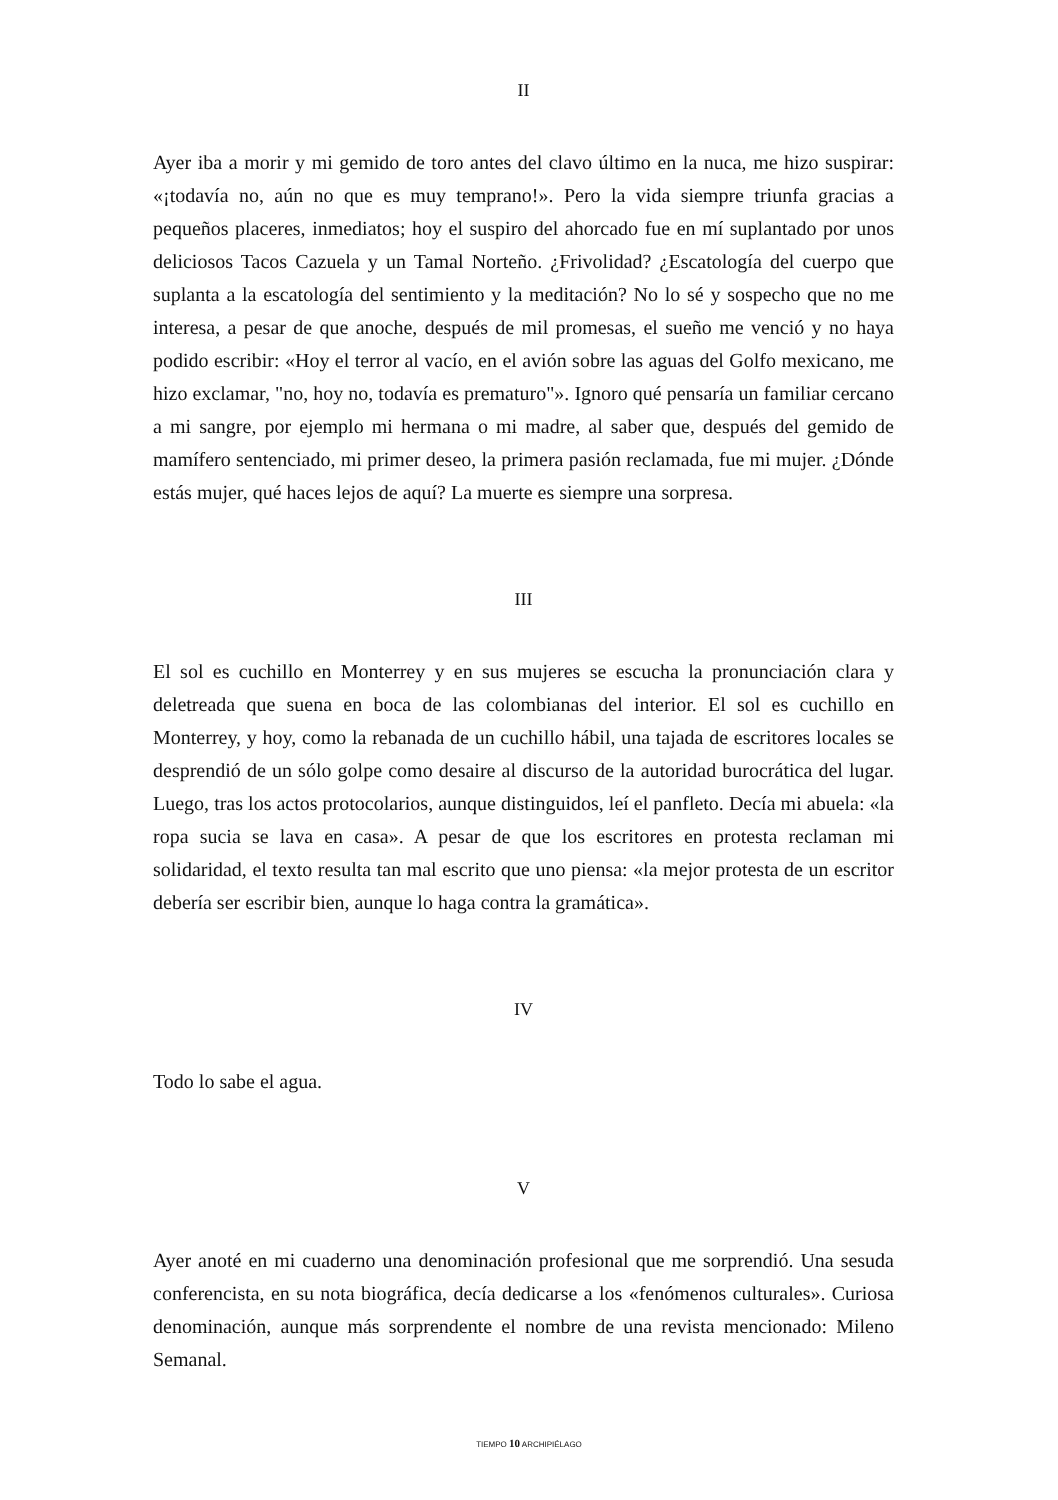II
Ayer iba a morir y mi gemido de toro antes del clavo último en la nuca, me hizo suspirar: «¡todavía no, aún no que es muy temprano!». Pero la vida siempre triunfa gracias a pequeños placeres, inmediatos; hoy el suspiro del ahorcado fue en mí suplantado por unos deliciosos Tacos Cazuela y un Tamal Norteño. ¿Frivolidad? ¿Escatología del cuerpo que suplanta a la escatología del sentimiento y la meditación? No lo sé y sospecho que no me interesa, a pesar de que anoche, después de mil promesas, el sueño me venció y no haya podido escribir: «Hoy el terror al vacío, en el avión sobre las aguas del Golfo mexicano, me hizo exclamar, "no, hoy no, todavía es prematuro"». Ignoro qué pensaría un familiar cercano a mi sangre, por ejemplo mi hermana o mi madre, al saber que, después del gemido de mamífero sentenciado, mi primer deseo, la primera pasión reclamada, fue mi mujer. ¿Dónde estás mujer, qué haces lejos de aquí? La muerte es siempre una sorpresa.
III
El sol es cuchillo en Monterrey y en sus mujeres se escucha la pronunciación clara y deletreada que suena en boca de las colombianas del interior. El sol es cuchillo en Monterrey, y hoy, como la rebanada de un cuchillo hábil, una tajada de escritores locales se desprendió de un sólo golpe como desaire al discurso de la autoridad burocrática del lugar. Luego, tras los actos protocolarios, aunque distinguidos, leí el panfleto. Decía mi abuela: «la ropa sucia se lava en casa». A pesar de que los escritores en protesta reclaman mi solidaridad, el texto resulta tan mal escrito que uno piensa: «la mejor protesta de un escritor debería ser escribir bien, aunque lo haga contra la gramática».
IV
Todo lo sabe el agua.
V
Ayer anoté en mi cuaderno una denominación profesional que me sorprendió. Una sesuda conferencista, en su nota biográfica, decía dedicarse a los «fenómenos culturales». Curiosa denominación, aunque más sorprendente el nombre de una revista mencionado: Mileno Semanal.
TIEMPO 10 ARCHIPIÉLAGO